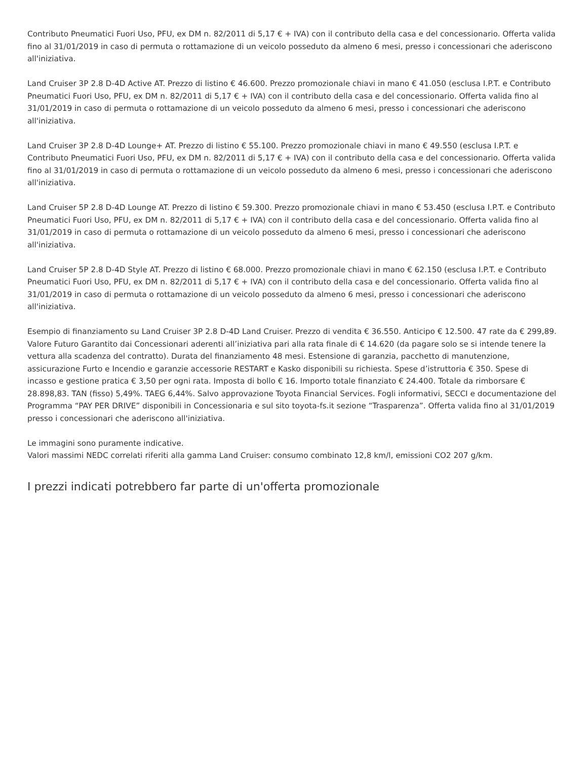Contributo Pneumatici Fuori Uso, PFU, ex DM n. 82/2011 di 5,17 € + IVA) con il contributo della casa e del concessionario. Offerta valida fino al 31/01/2019 in caso di permuta o rottamazione di un veicolo posseduto da almeno 6 mesi, presso i concessionari che aderiscono all'iniziativa.
Land Cruiser 3P 2.8 D-4D Active AT. Prezzo di listino € 46.600. Prezzo promozionale chiavi in mano € 41.050 (esclusa I.P.T. e Contributo Pneumatici Fuori Uso, PFU, ex DM n. 82/2011 di 5,17 € + IVA) con il contributo della casa e del concessionario. Offerta valida fino al 31/01/2019 in caso di permuta o rottamazione di un veicolo posseduto da almeno 6 mesi, presso i concessionari che aderiscono all'iniziativa.
Land Cruiser 3P 2.8 D-4D Lounge+ AT. Prezzo di listino € 55.100. Prezzo promozionale chiavi in mano € 49.550 (esclusa I.P.T. e Contributo Pneumatici Fuori Uso, PFU, ex DM n. 82/2011 di 5,17 € + IVA) con il contributo della casa e del concessionario. Offerta valida fino al 31/01/2019 in caso di permuta o rottamazione di un veicolo posseduto da almeno 6 mesi, presso i concessionari che aderiscono all'iniziativa.
Land Cruiser 5P 2.8 D-4D Lounge AT. Prezzo di listino € 59.300. Prezzo promozionale chiavi in mano € 53.450 (esclusa I.P.T. e Contributo Pneumatici Fuori Uso, PFU, ex DM n. 82/2011 di 5,17 € + IVA) con il contributo della casa e del concessionario. Offerta valida fino al 31/01/2019 in caso di permuta o rottamazione di un veicolo posseduto da almeno 6 mesi, presso i concessionari che aderiscono all'iniziativa.
Land Cruiser 5P 2.8 D-4D Style AT. Prezzo di listino € 68.000. Prezzo promozionale chiavi in mano € 62.150 (esclusa I.P.T. e Contributo Pneumatici Fuori Uso, PFU, ex DM n. 82/2011 di 5,17 € + IVA) con il contributo della casa e del concessionario. Offerta valida fino al 31/01/2019 in caso di permuta o rottamazione di un veicolo posseduto da almeno 6 mesi, presso i concessionari che aderiscono all'iniziativa.
Esempio di finanziamento su Land Cruiser 3P 2.8 D-4D Land Cruiser. Prezzo di vendita € 36.550. Anticipo € 12.500. 47 rate da € 299,89. Valore Futuro Garantito dai Concessionari aderenti all’iniziativa pari alla rata finale di € 14.620 (da pagare solo se si intende tenere la vettura alla scadenza del contratto). Durata del finanziamento 48 mesi. Estensione di garanzia, pacchetto di manutenzione, assicurazione Furto e Incendio e garanzie accessorie RESTART e Kasko disponibili su richiesta. Spese d’istruttoria € 350. Spese di incasso e gestione pratica € 3,50 per ogni rata. Imposta di bollo € 16. Importo totale finanziato € 24.400. Totale da rimborsare € 28.898,83. TAN (fisso) 5,49%. TAEG 6,44%. Salvo approvazione Toyota Financial Services. Fogli informativi, SECCI e documentazione del Programma “PAY PER DRIVE” disponibili in Concessionaria e sul sito toyota-fs.it sezione “Trasparenza”. Offerta valida fino al 31/01/2019 presso i concessionari che aderiscono all'iniziativa.
Le immagini sono puramente indicative.
Valori massimi NEDC correlati riferiti alla gamma Land Cruiser: consumo combinato 12,8 km/l, emissioni CO2 207 g/km.
I prezzi indicati potrebbero far parte di un'offerta promozionale